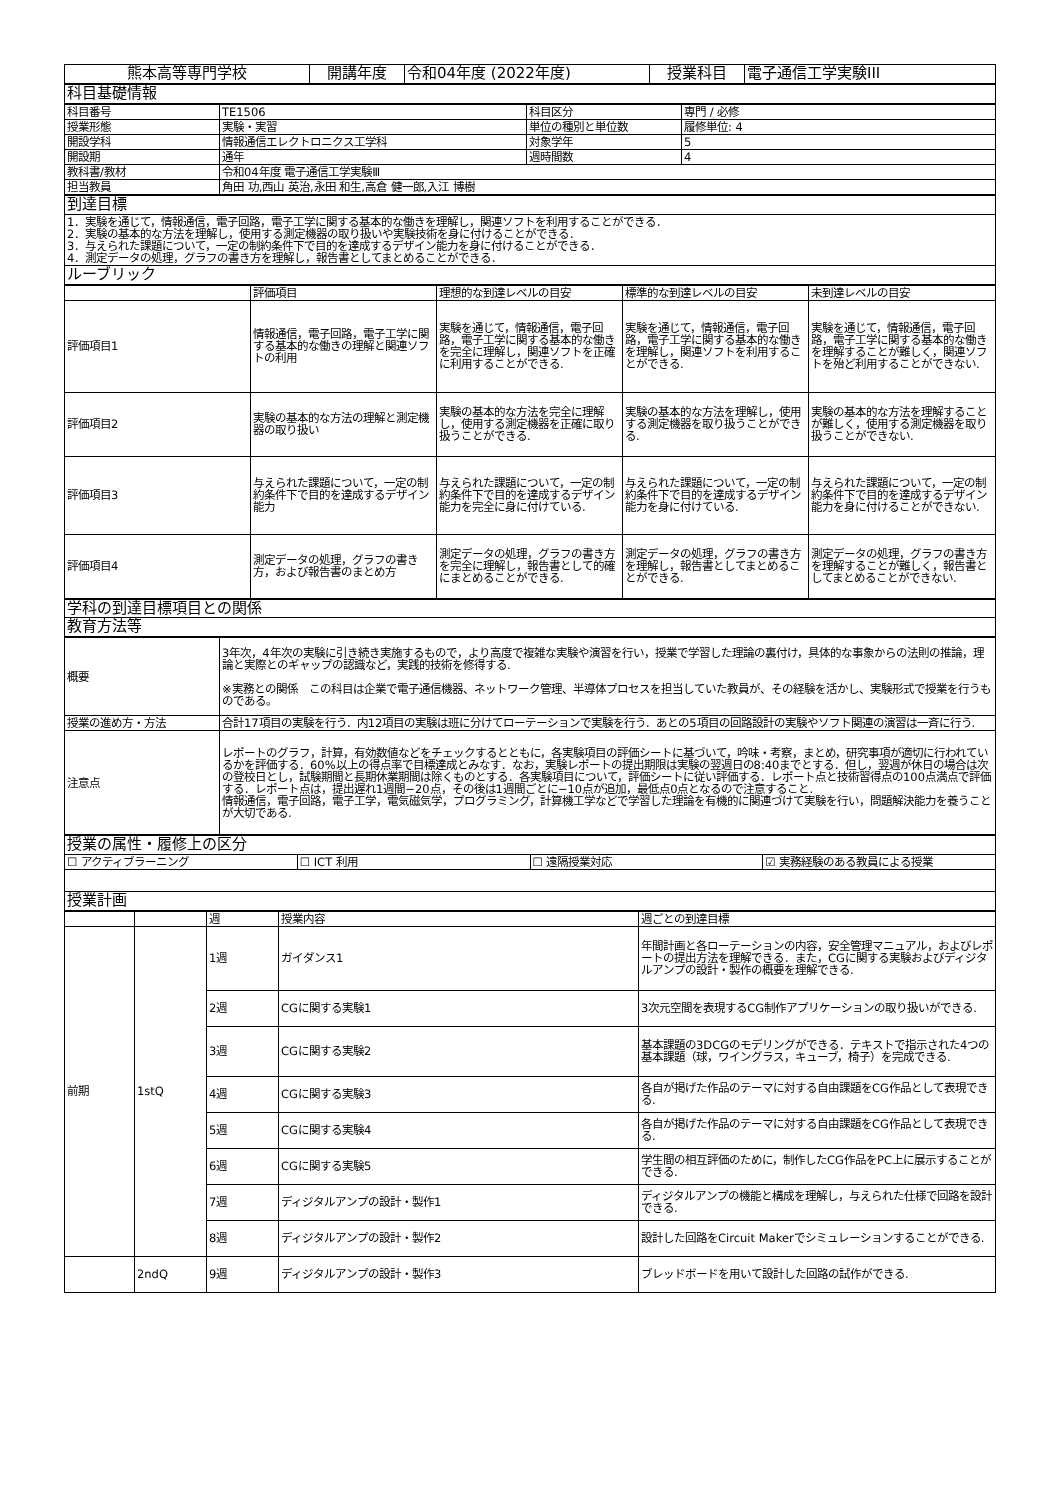| 熊本高等専門学校 | 開講年度 | 令和04年度 (2022年度) | 授業科目 | 電子通信工学実験III |
| 科目基礎情報 |
| 科目番号 | TE1506 | 科目区分 | 専門 / 必修 |
| 授業形態 | 実験・実習 | 単位の種別と単位数 | 履修単位: 4 |
| 開設学科 | 情報通信エレクトロニクス工学科 | 対象学年 | 5 |
| 開設期 | 通年 | 週時間数 | 4 |
| 教科書/教材 | 令和04年度 電子通信工学実験Ⅲ | | |
| 担当教員 | 角田 功,西山 英治,永田 和生,高倉 健一郎,入江 博樹 | | |
| 到達目標 |
| 1．実験を通じて，情報通信，電子回路，電子工学に関する基本的な働きを理解し，関連ソフトを利用することができる． 2．実験の基本的な方法を理解し，使用する測定機器の取り扱いや実験技術を身に付けることができる． 3．与えられた課題について，一定の制約条件下で目的を達成するデザイン能力を身に付けることができる． 4．測定データの処理，グラフの書き方を理解し，報告書としてまとめることができる． |
| ルーブリック |
| | 評価項目 | 理想的な到達レベルの目安 | 標準的な到達レベルの目安 | 未到達レベルの目安 |
| 評価項目1 | 情報通信，電子回路，電子工学に関する基本的な働きの理解と関連ソフトの利用 | 実験を通じて，情報通信，電子回路，電子工学に関する基本的な働きを完全に理解し，関連ソフトを正確に利用することができる. | 実験を通じて，情報通信，電子回路，電子工学に関する基本的な働きを理解し，関連ソフトを利用することができる. | 実験を通じて，情報通信，電子回路，電子工学に関する基本的な働きを理解することが難しく，関連ソフトを殆ど利用することができない. |
| 評価項目2 | 実験の基本的な方法の理解と測定機器の取り扱い | 実験の基本的な方法を完全に理解し，使用する測定機器を正確に取り扱うことができる. | 実験の基本的な方法を理解し，使用する測定機器を取り扱うことができる. | 実験の基本的な方法を理解することが難しく，使用する測定機器を取り扱うことができない. |
| 評価項目3 | 与えられた課題について，一定の制約条件下で目的を達成するデザイン能力 | 与えられた課題について，一定の制約条件下で目的を達成するデザイン能力を完全に身に付けている. | 与えられた課題について，一定の制約条件下で目的を達成するデザイン能力を身に付けている. | 与えられた課題について，一定の制約条件下で目的を達成するデザイン能力を身に付けることができない. |
| 評価項目4 | 測定データの処理，グラフの書き方，および報告書のまとめ方 | 測定データの処理，グラフの書き方を完全に理解し，報告書として的確にまとめることができる. | 測定データの処理，グラフの書き方を理解し，報告書としてまとめることができる. | 測定データの処理，グラフの書き方を理解することが難しく，報告書としてまとめることができない. |
| 学科の到達目標項目との関係 |
| 教育方法等 |
| 概要 | 3年次，4年次の実験に引き続き実施するもので，より高度で複雑な実験や演習を行い，授業で学習した理論の裏付け，具体的な事象からの法則の推論，理論と実際とのギャップの認識など，実践的技術を修得する. ※実務との関係 この科目は企業で電子通信機器、ネットワーク管理、半導体プロセスを担当していた教員が、その経験を活かし、実験形式で授業を行うものである。 |
| 授業の進め方・方法 | 合計17項目の実験を行う．内12項目の実験は班に分けてローテーションで実験を行う．あとの5項目の回路設計の実験やソフト関連の演習は一斉に行う. |
| 注意点 | レポートのグラフ，計算，有効数値などをチェックするとともに，各実験項目の評価シートに基づいて，吟味・考察，まとめ，研究事項が適切に行われているかを評価する．60%以上の得点率で目標達成とみなす．なお，実験レポートの提出期限は実験の翌週日の8:40までとする．但し，翌週が休日の場合は次の登校日とし，試験期間と長期休業期間は除くものとする．各実験項目について，評価シートに従い評価する．レポート点と技術習得点の100点満点で評価する．レポート点は，提出遅れ1週間−20点，その後は1週間ごとに−10点が追加，最低点0点となるので注意すること. 情報通信，電子回路，電子工学，電気磁気学，プログラミング，計算機工学などで学習した理論を有機的に関連づけて実験を行い，問題解決能力を養うことが大切である. |
| 授業の属性・履修上の区分 | | | |
| ☐ アクティブラーニング | ☐ ICT 利用 | ☐ 遠隔授業対応 | ☑ 実務経験のある教員による授業 |
| 授業計画 | | | |
| | | 週 | 授業内容 | 週ごとの到達目標 |
| 前期 | 1stQ | 1週 | ガイダンス1 | 年間計画と各ローテーションの内容，安全管理マニュアル，およびレポートの提出方法を理解できる．また，CGに関する実験およびディジタルアンプの設計・製作の概要を理解できる. |
| | | 2週 | CGに関する実験1 | 3次元空間を表現するCG制作アプリケーションの取り扱いができる. |
| | | 3週 | CGに関する実験2 | 基本課題の3DCGのモデリングができる．テキストで指示された4つの基本課題（球，ワイングラス，キューブ，椅子）を完成できる. |
| | | 4週 | CGに関する実験3 | 各自が掲げた作品のテーマに対する自由課題をCG作品として表現できる. |
| | | 5週 | CGに関する実験4 | 各自が掲げた作品のテーマに対する自由課題をCG作品として表現できる. |
| | | 6週 | CGに関する実験5 | 学生間の相互評価のために，制作したCG作品をPC上に展示することができる. |
| | | 7週 | ディジタルアンプの設計・製作1 | ディジタルアンプの機能と構成を理解し，与えられた仕様で回路を設計できる. |
| | | 8週 | ディジタルアンプの設計・製作2 | 設計した回路をCircuit Makerでシミュレーションすることができる. |
| | 2ndQ | 9週 | ディジタルアンプの設計・製作3 | ブレッドボードを用いて設計した回路の試作ができる. |